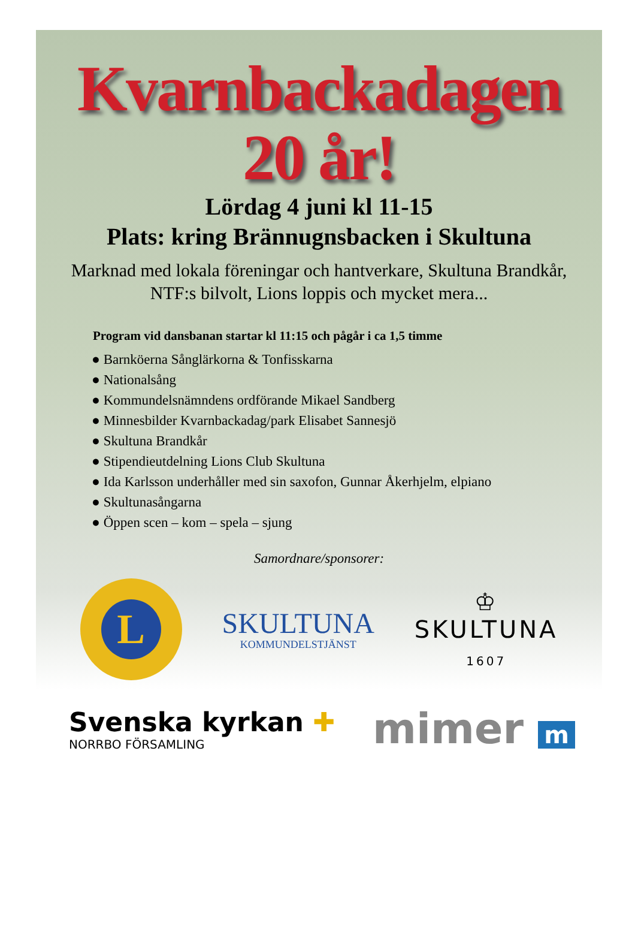Kvarnbackadagen
20 år!
Lördag 4 juni kl 11-15
Plats: kring Brännugnsbacken i Skultuna
Marknad med lokala föreningar och hantverkare, Skultuna Brandkår, NTF:s bilvolt, Lions loppis och mycket mera...
Program vid dansbanan startar kl 11:15 och pågår i ca 1,5 timme
● Barnköerna Sånglärkorna & Tonfisskarna
● Nationalsång
● Kommundelsnämndens ordförande Mikael Sandberg
● Minnesbilder Kvarnbackadag/park Elisabet Sannesjö
● Skultuna Brandkår
● Stipendieutdelning Lions Club Skultuna
● Ida Karlsson underhåller med sin saxofon, Gunnar Åkerhjelm, elpiano
● Skultunasångarna
● Öppen scen – kom – spela – sjung
Samordnare/sponsorer:
L
SKULTUNA
KOMMUNDELSTJÄNST
♔
SKULTUNA
1607
Svenska kyrkan ✚
NORRBO FÖRSAMLING
mimer m